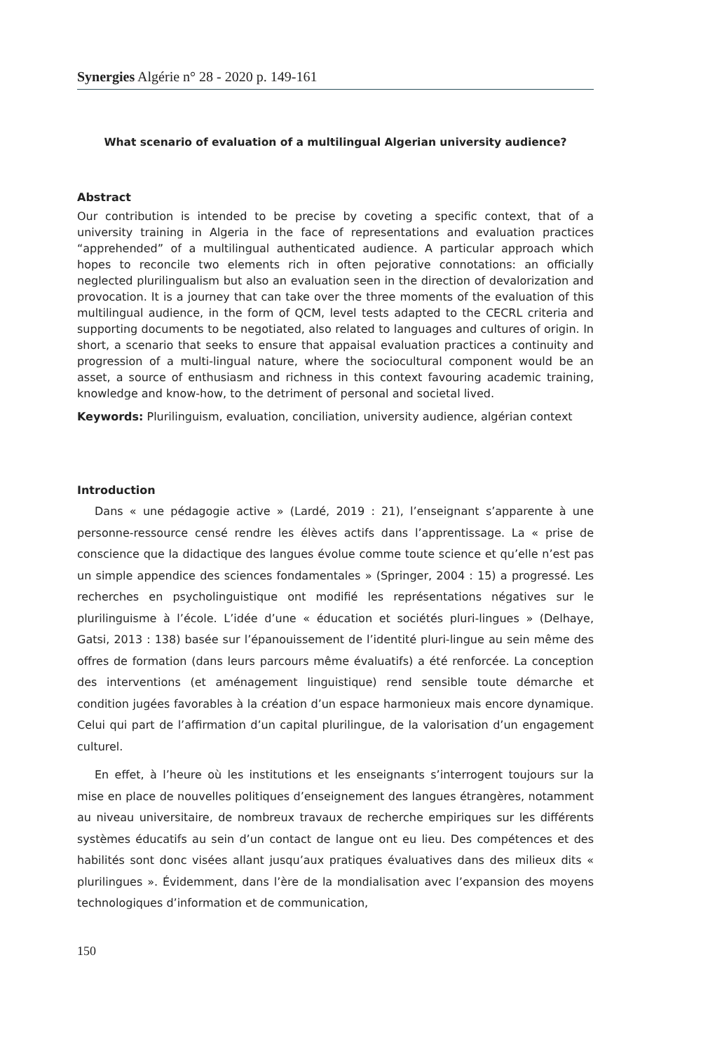Synergies Algérie n° 28 - 2020 p. 149-161
What scenario of evaluation of a multilingual Algerian university audience?
Abstract
Our contribution is intended to be precise by coveting a specific context, that of a university training in Algeria in the face of representations and evaluation practices “apprehended” of a multilingual authenticated audience. A particular approach which hopes to reconcile two elements rich in often pejorative connotations: an officially neglected plurilingualism but also an evaluation seen in the direction of devalorization and provocation. It is a journey that can take over the three moments of the evaluation of this multilingual audience, in the form of QCM, level tests adapted to the CECRL criteria and supporting documents to be negotiated, also related to languages and cultures of origin. In short, a scenario that seeks to ensure that appaisal evaluation practices a continuity and progression of a multi-lingual nature, where the sociocultural component would be an asset, a source of enthusiasm and richness in this context favouring academic training, knowledge and know-how, to the detriment of personal and societal lived.
Keywords: Plurilinguism, evaluation, conciliation, university audience, algérian context
Introduction
Dans « une pédagogie active » (Lardé, 2019 : 21), l’enseignant s’apparente à une personne-ressource censé rendre les élèves actifs dans l’apprentissage. La « prise de conscience que la didactique des langues évolue comme toute science et qu’elle n’est pas un simple appendice des sciences fondamentales » (Springer, 2004 : 15) a progressé. Les recherches en psycholinguistique ont modifié les représentations négatives sur le plurilinguisme à l’école. L’idée d’une « éducation et sociétés pluri-lingues » (Delhaye, Gatsi, 2013 : 138) basée sur l’épanouissement de l’identité pluri-lingue au sein même des offres de formation (dans leurs parcours même évaluatifs) a été renforcée. La conception des interventions (et aménagement linguistique) rend sensible toute démarche et condition jugées favorables à la création d’un espace harmonieux mais encore dynamique. Celui qui part de l’affirmation d’un capital plurilingue, de la valorisation d’un engagement culturel.
En effet, à l’heure où les institutions et les enseignants s’interrogent toujours sur la mise en place de nouvelles politiques d’enseignement des langues étrangères, notamment au niveau universitaire, de nombreux travaux de recherche empiriques sur les différents systèmes éducatifs au sein d’un contact de langue ont eu lieu. Des compétences et des habilités sont donc visées allant jusqu’aux pratiques évaluatives dans des milieux dits « plurilingues ». Évidemment, dans l’ère de la mondialisation avec l’expansion des moyens technologiques d’information et de communication,
150